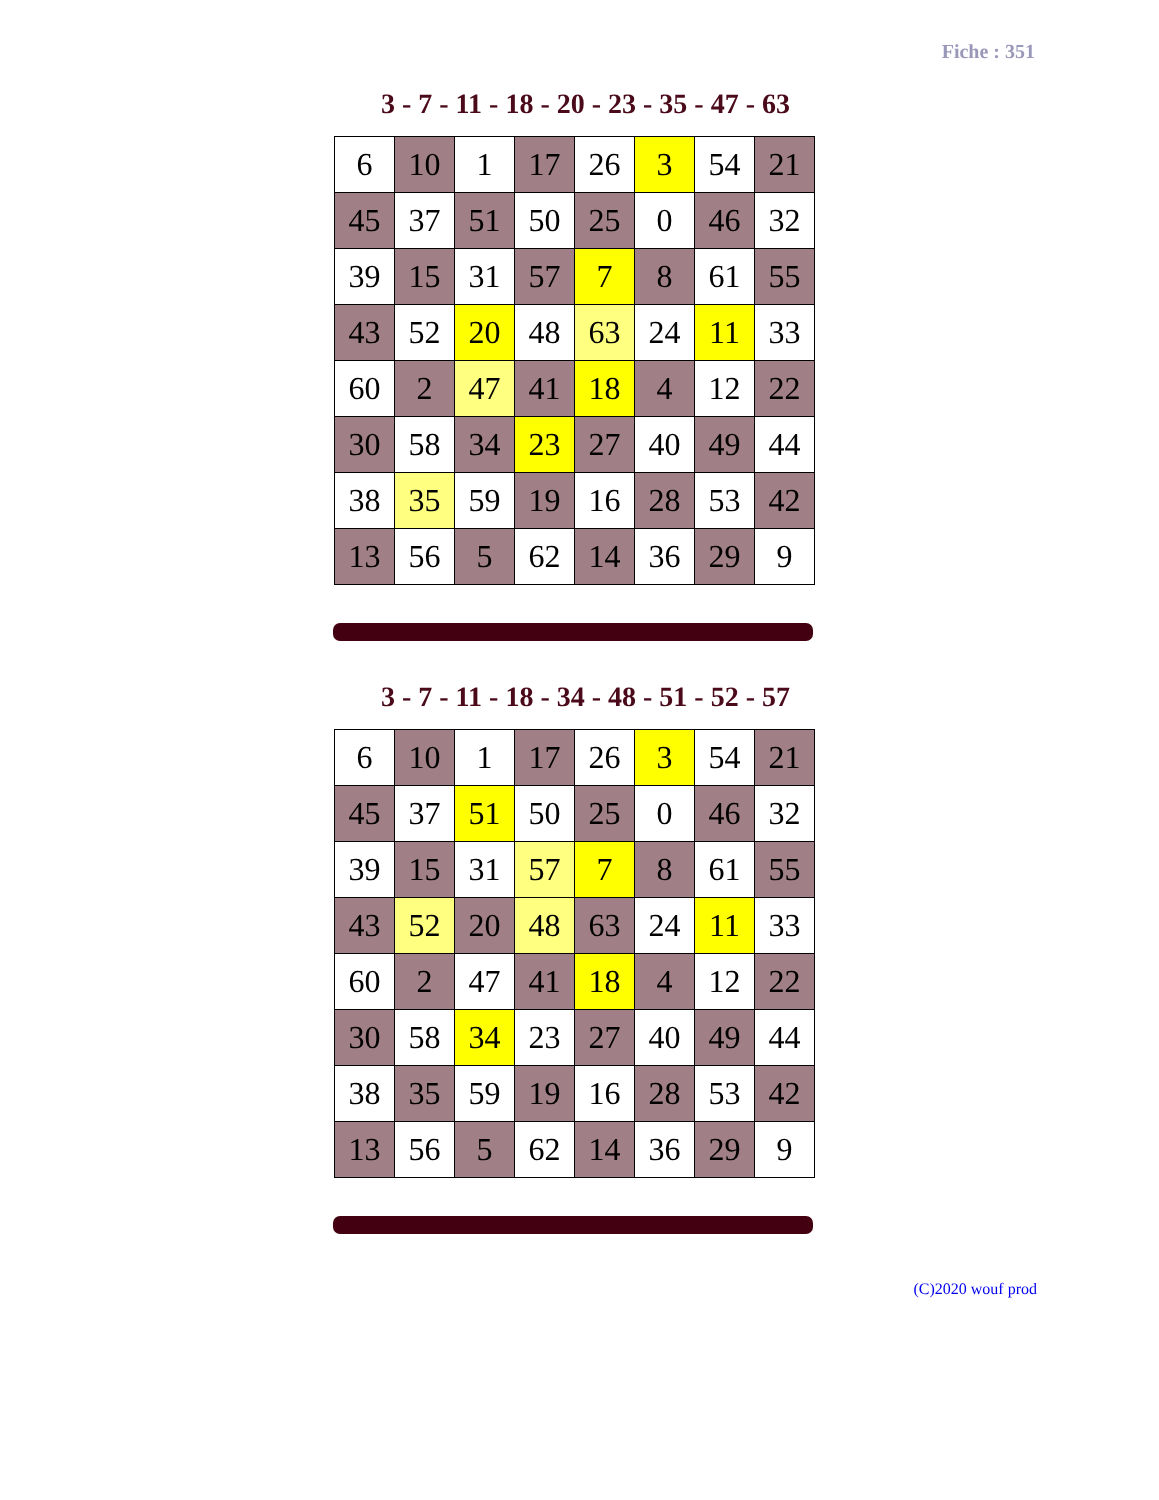Fiche : 351
3 - 7 - 11 - 18 - 20 - 23 - 35 - 47 - 63
| 6 | 10 | 1 | 17 | 26 | 3 | 54 | 21 |
| 45 | 37 | 51 | 50 | 25 | 0 | 46 | 32 |
| 39 | 15 | 31 | 57 | 7 | 8 | 61 | 55 |
| 43 | 52 | 20 | 48 | 63 | 24 | 11 | 33 |
| 60 | 2 | 47 | 41 | 18 | 4 | 12 | 22 |
| 30 | 58 | 34 | 23 | 27 | 40 | 49 | 44 |
| 38 | 35 | 59 | 19 | 16 | 28 | 53 | 42 |
| 13 | 56 | 5 | 62 | 14 | 36 | 29 | 9 |
3 - 7 - 11 - 18 - 34 - 48 - 51 - 52 - 57
| 6 | 10 | 1 | 17 | 26 | 3 | 54 | 21 |
| 45 | 37 | 51 | 50 | 25 | 0 | 46 | 32 |
| 39 | 15 | 31 | 57 | 7 | 8 | 61 | 55 |
| 43 | 52 | 20 | 48 | 63 | 24 | 11 | 33 |
| 60 | 2 | 47 | 41 | 18 | 4 | 12 | 22 |
| 30 | 58 | 34 | 23 | 27 | 40 | 49 | 44 |
| 38 | 35 | 59 | 19 | 16 | 28 | 53 | 42 |
| 13 | 56 | 5 | 62 | 14 | 36 | 29 | 9 |
(C)2020 wouf prod